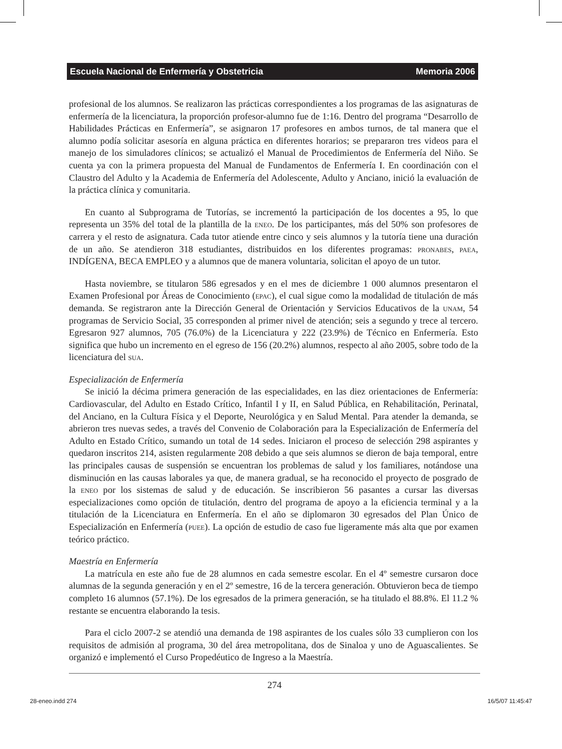Escuela Nacional de Enfermería y Obstetricia Memoria 2006
profesional de los alumnos. Se realizaron las prácticas correspondientes a los programas de las asignaturas de enfermería de la licenciatura, la proporción profesor-alumno fue de 1:16. Dentro del programa “Desarrollo de Habilidades Prácticas en Enfermería”, se asignaron 17 profesores en ambos turnos, de tal manera que el alumno podía solicitar asesoría en alguna práctica en diferentes horarios; se prepararon tres videos para el manejo de los simuladores clínicos; se actualizó el Manual de Procedimientos de Enfermería del Niño. Se cuenta ya con la primera propuesta del Manual de Fundamentos de Enfermería I. En coordinación con el Claustro del Adulto y la Academia de Enfermería del Adolescente, Adulto y Anciano, inició la evaluación de la práctica clínica y comunitaria.
En cuanto al Subprograma de Tutorías, se incrementó la participación de los docentes a 95, lo que representa un 35% del total de la plantilla de la eneo. De los participantes, más del 50% son profesores de carrera y el resto de asignatura. Cada tutor atiende entre cinco y seis alumnos y la tutoría tiene una duración de un año. Se atendieron 318 estudiantes, distribuidos en los diferentes programas: pronabes, paea, INDÍGENA, BECA EMPLEO y a alumnos que de manera voluntaria, solicitan el apoyo de un tutor.
Hasta noviembre, se titularon 586 egresados y en el mes de diciembre 1 000 alumnos presentaron el Examen Profesional por Áreas de Conocimiento (epac), el cual sigue como la modalidad de titulación de más demanda. Se registraron ante la Dirección General de Orientación y Servicios Educativos de la unam, 54 programas de Servicio Social, 35 corresponden al primer nivel de atención; seis a segundo y trece al tercero. Egresaron 927 alumnos, 705 (76.0%) de la Licenciatura y 222 (23.9%) de Técnico en Enfermería. Esto significa que hubo un incremento en el egreso de 156 (20.2%) alumnos, respecto al año 2005, sobre todo de la licenciatura del sua.
Especialización de Enfermería
Se inició la décima primera generación de las especialidades, en las diez orientaciones de Enfermería: Cardiovascular, del Adulto en Estado Crítico, Infantil I y II, en Salud Pública, en Rehabilitación, Perinatal, del Anciano, en la Cultura Física y el Deporte, Neurológica y en Salud Mental. Para atender la demanda, se abrieron tres nuevas sedes, a través del Convenio de Colaboración para la Especialización de Enfermería del Adulto en Estado Crítico, sumando un total de 14 sedes. Iniciaron el proceso de selección 298 aspirantes y quedaron inscritos 214, asisten regularmente 208 debido a que seis alumnos se dieron de baja temporal, entre las principales causas de suspensión se encuentran los problemas de salud y los familiares, notándose una disminución en las causas laborales ya que, de manera gradual, se ha reconocido el proyecto de posgrado de la eneo por los sistemas de salud y de educación. Se inscribieron 56 pasantes a cursar las diversas especializaciones como opción de titulación, dentro del programa de apoyo a la eficiencia terminal y a la titulación de la Licenciatura en Enfermería. En el año se diplomaron 30 egresados del Plan Único de Especialización en Enfermería (puee). La opción de estudio de caso fue ligeramente más alta que por examen teórico práctico.
Maestría en Enfermería
La matrícula en este año fue de 28 alumnos en cada semestre escolar. En el 4º semestre cursaron doce alumnas de la segunda generación y en el 2º semestre, 16 de la tercera generación. Obtuvieron beca de tiempo completo 16 alumnos (57.1%). De los egresados de la primera generación, se ha titulado el 88.8%. El 11.2 % restante se encuentra elaborando la tesis.
Para el ciclo 2007-2 se atendió una demanda de 198 aspirantes de los cuales sólo 33 cumplieron con los requisitos de admisión al programa, 30 del área metropolitana, dos de Sinaloa y uno de Aguascalientes. Se organizó e implementó el Curso Propedéutico de Ingreso a la Maestría.
274
28-eneo.indd 274 16/5/07 11:45:47